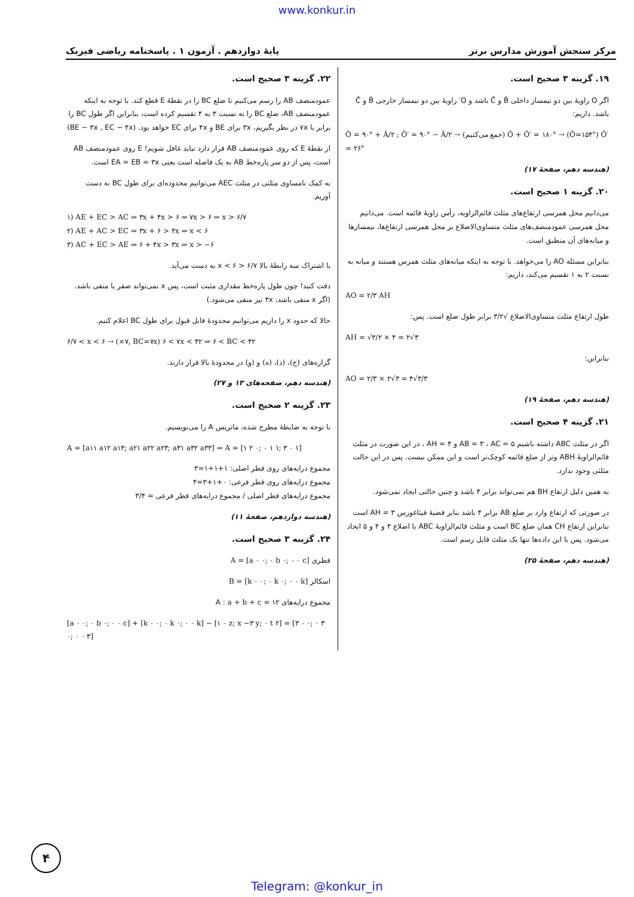www.konkur.in
مرکز سنجش آموزش مدارس برتر پایهٔ دوازدهم . آزمون ۱ . پاسخنامه ریاضی فیزیک
۱۹. گزینه ۳ صحیح است.
اگر O زاویهٔ بین دو نیمساز داخلی B̂ و Ĉ باشد و O′ زاویهٔ بین دو نیمساز خارجی B̂ و Ĉ باشد. داریم:
Ô = ۹۰° + Â/۲ ; Ô′ = ۹۰° − Â/۲ → (جمع می‌کنیم) Ô + Ô′ = ۱۸۰° → (Ô=۱۵۴°) Ô′ = ۲۶°
(هندسه دهم، صفحهٔ ۱۷)
۲۰. گزینه ۱ صحیح است.
می‌دانیم محل همرسی ارتفاع‌های مثلث قائم‌الزاویه، رأس زاویهٔ قائمه است. می‌دانیم محل همرسی عمودمنصف‌های مثلث متساوی‌الاضلاع بر محل همرسی ارتفاع‌ها، نیمسازها و میانه‌های آن منطبق است.
بنابراین مسئله AO را می‌خواهد. با توجه به اینکه میانه‌های مثلث همرس هستند و میانه به نسبت ۲ به ۱ تقسیم می‌کند، داریم:
AO = ۲/۳ AH
طول ارتفاع مثلث متساوی‌الاضلاع √۳/۲ برابر طول ضلع است. پس:
AH = √۳/۲ × ۴ = ۲√۳
بنابراین:
AO = ۲/۳ × ۲√۳ = ۴√۳/۳
(هندسه دهم، صفحهٔ ۱۹)
۲۱. گزینه ۴ صحیح است.
اگر در مثلث ABC داشته باشیم AB = ۳ ، AC = ۵ و AH = ۴ ، در این صورت در مثلث قائم‌الزاویهٔ ABH وتر از ضلع قائمه کوچک‌تر است و این ممکن نیست. پس در این حالت مثلثی وجود ندارد.
به همین دلیل ارتفاع BH هم نمی‌تواند برابر ۴ باشد و چنین حالتی ایجاد نمی‌شود.
در صورتی که ارتفاع وارد بر ضلع AB برابر ۴ باشد بنابر قضیهٔ فیثاغورس AH = ۳ است بنابراین ارتفاع CH همان ضلع BC است و مثلث قائم‌الزاویهٔ ABC با اضلاع ۳ و ۴ و ۵ ایجاد می‌شود. پس با این داده‌ها تنها یک مثلث قابل رسم است.
(هندسه دهم، صفحهٔ ۲۵)
۲۲. گزینه ۳ صحیح است.
عمودمنصف AB را رسم می‌کنیم تا ضلع BC را در نقطهٔ E قطع کند. با توجه به اینکه عمودمنصف AB، ضلع BC را به نسبت ۳ به ۴ تقسیم کرده است، بنابراین اگر طول BC را برابر با ۷x در نظر بگیریم، ۳x برای BE و ۴x برای EC خواهد بود. (BE − ۳x , EC − ۴x)
از نقطهٔ E که روی عمودمنصف AB قرار دارد نباید غافل شویم! E روی عمودمنصف AB است، پس از دو سر پاره‌خط AB به یک فاصله است یعنی EA = EB = ۳x است.
به کمک نامساوی مثلثی در مثلث AEC می‌توانیم محدوده‌ای برای طول BC به دست آوریم.
۱) AE + EC > AC ⇒ ۳x + ۴x > ۶ ⇒ ۷x > ۶ ⇒ x > ۶/۷
۲) AE + AC > EC ⇒ ۳x + ۶ > ۴x ⇒ x < ۶
۳) AC + EC > AE ⇒ ۶ + ۴x > ۳x ⇒ x > −۶
با اشتراک سه رابطهٔ بالا ۶/۷ < x < ۶ به دست می‌آید.
دقت کنید! چون طول پاره‌خط مقداری مثبت است، پس x نمی‌تواند صفر یا منفی باشد. (اگر x منفی باشد، ۳x نیز منفی می‌شود.)
حالا که حدود x را داریم می‌توانیم محدودهٔ قابل قبول برای طول BC اعلام کنیم.
۶/۷ < x < ۶ → (×۷, BC=۷x) ۶ < ۷x < ۴۲ ⇒ ۶ < BC < ۴۲
گزاره‌های (ج)، (د)، (ه) و (و) در محدودهٔ بالا قرار دارند.
(هندسه دهم، صفحه‌های ۱۳ و ۲۷)
۲۳. گزینه ۲ صحیح است.
با توجه به ضابطهٔ مطرح شده، ماتریس A را می‌نویسیم.
A = [a۱۱ a۱۲ a۱۳; a۲۱ a۲۲ a۲۳; a۳۱ a۳۲ a۳۳] ⇒ A = [۱ ۲ ۰; ۰ ۱ ۱; ۳ ۰ ۱]
مجموع درایه‌های روی قطر اصلی: ۱+۱+۱=۳
مجموع درایه‌های روی قطر فرعی: ۰+۱+۳=۴
مجموع درایه‌های قطر اصلی / مجموع درایه‌های قطر فرعی = ۳/۴
(هندسه دوازدهم، صفحهٔ ۱۱)
۲۴. گزینه ۳ صحیح است.
قطری A = [a ۰ ۰; ۰ b ۰; ۰ ۰ c]
اسکالر B = [k ۰ ۰; ۰ k ۰; ۰ ۰ k]
مجموع درایه‌های A : a + b + c = ۱۲
[a ۰ ۰; ۰ b ۰; ۰ ۰ c] + [k ۰ ۰; ۰ k ۰; ۰ ۰ k] − [۱ ۰ z; x −۳ y; ۰ t ۲] = [۳ ۰ ۰; ۰ ۳ ۰; ۰ ۰ ۳]
۴
Telegram: @konkur_in